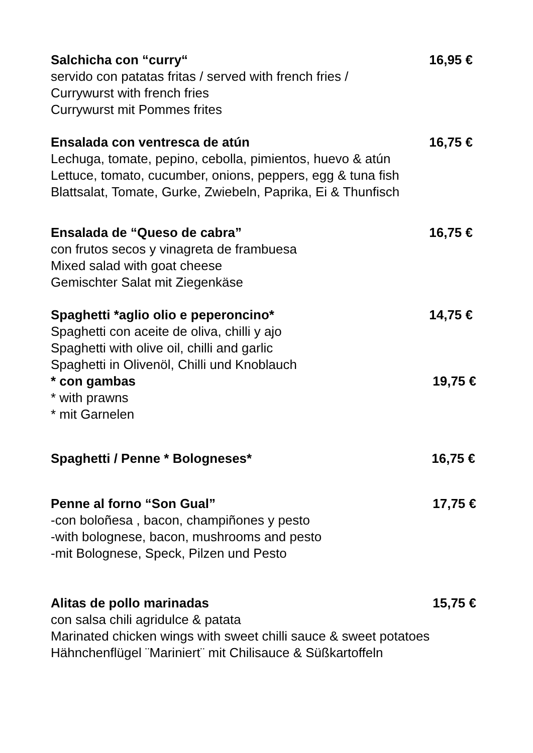Salchicha con “curry“16,95 €
servido con patatas fritas / served with french fries /
Currywurst with french fries
Currywurst mit Pommes frites
Ensalada con ventresca de atún 16,75 €
Lechuga, tomate, pepino, cebolla, pimientos, huevo & atún
Lettuce, tomato, cucumber, onions, peppers, egg & tuna fish
Blattsalat, Tomate, Gurke, Zwiebeln, Paprika, Ei & Thunfisch
Ensalada de “Queso de cabra” 16,75 €
con frutos secos y vinagreta de frambuesa
Mixed salad with goat cheese
Gemischter Salat mit Ziegenkäse
Spaghetti *aglio olio e peperoncino* 14,75 €
Spaghetti con aceite de oliva, chilli y ajo
Spaghetti with olive oil, chilli and garlic
Spaghetti in Olivenöl, Chilli und Knoblauch
* con gambas 19,75 €
* with prawns
* mit Garnelen
Spaghetti / Penne * Bologneses* 16,75 €
Penne al forno “Son Gual” 17,75 €
-con boloñesa , bacon, champiñones y pesto
-with bolognese, bacon, mushrooms and pesto
-mit Bolognese, Speck, Pilzen und Pesto
Alitas de pollo marinadas 15,75 €
con salsa chili agridulce & patata
Marinated chicken wings with sweet chilli sauce & sweet potatoes
Hähnchenflügel ¨Mariniert¨ mit Chilisauce & Süßkartoffeln